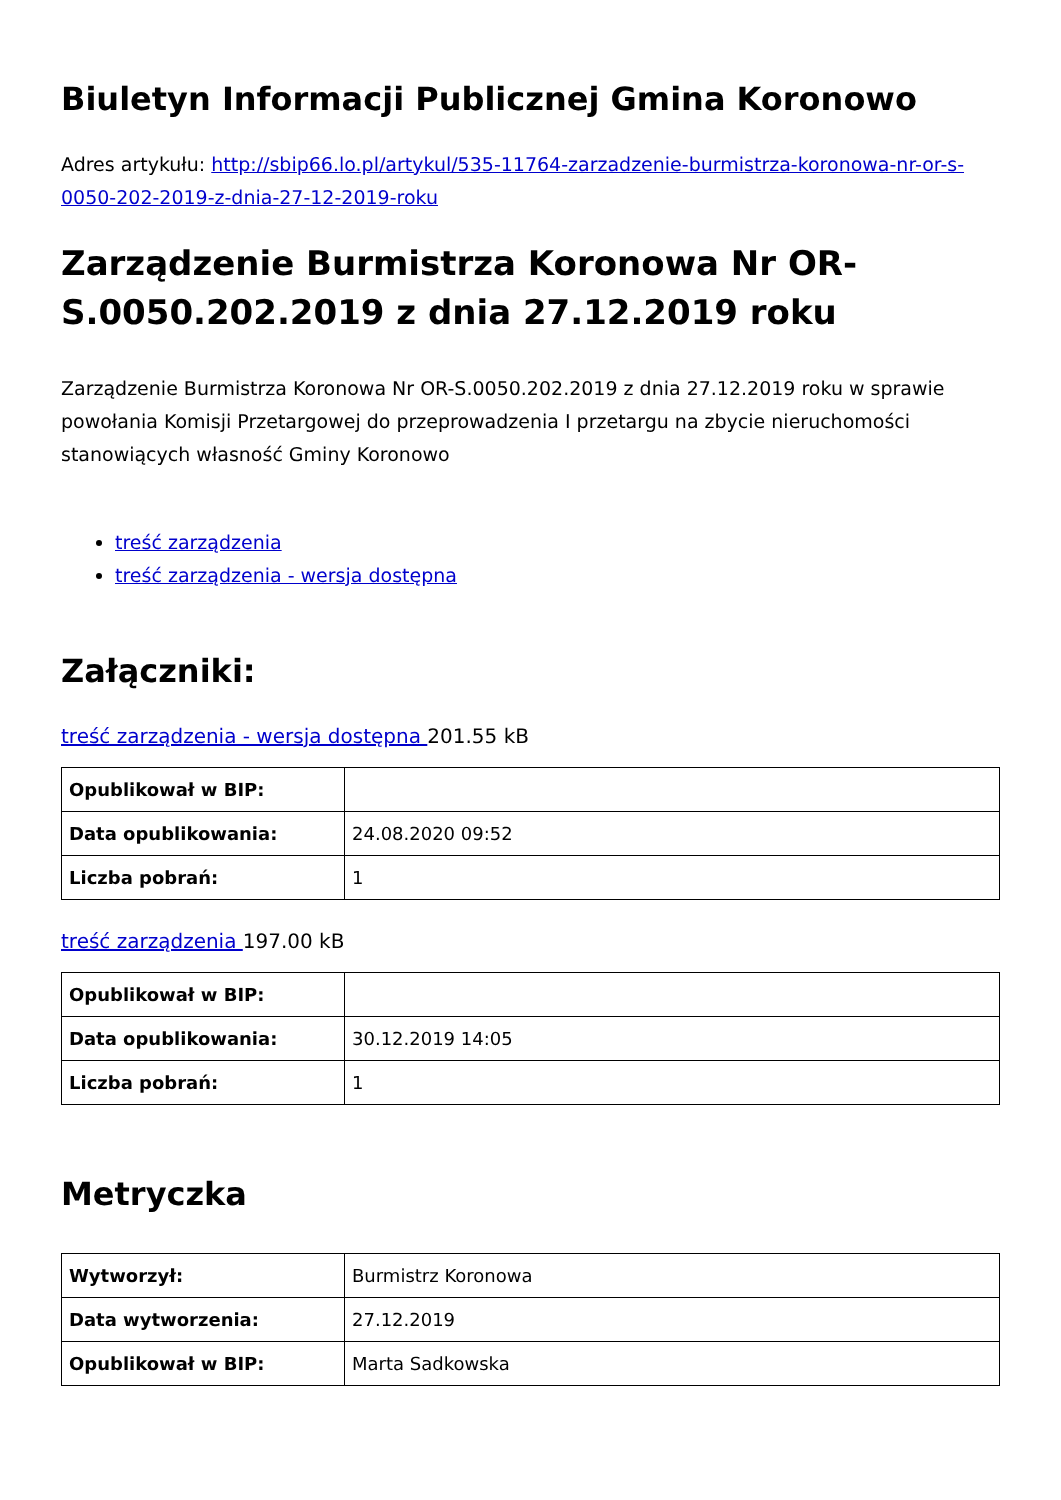Biuletyn Informacji Publicznej Gmina Koronowo
Adres artykułu: http://sbip66.lo.pl/artykul/535-11764-zarzadzenie-burmistrza-koronowa-nr-or-s-0050-202-2019-z-dnia-27-12-2019-roku
Zarządzenie Burmistrza Koronowa Nr OR-S.0050.202.2019 z dnia 27.12.2019 roku
Zarządzenie Burmistrza Koronowa Nr OR-S.0050.202.2019 z dnia 27.12.2019 roku w sprawie powołania Komisji Przetargowej do przeprowadzenia I przetargu na zbycie nieruchomości stanowiących własność Gminy Koronowo
treść zarządzenia
treść zarządzenia - wersja dostępna
Załączniki:
treść zarządzenia - wersja dostępna 201.55 kB
| Opublikował w BIP: | |
| Data opublikowania: | 24.08.2020 09:52 |
| Liczba pobrań: | 1 |
treść zarządzenia 197.00 kB
| Opublikował w BIP: | |
| Data opublikowania: | 30.12.2019 14:05 |
| Liczba pobrań: | 1 |
Metryczka
| Wytworzył: | Burmistrz Koronowa |
| Data wytworzenia: | 27.12.2019 |
| Opublikował w BIP: | Marta Sadkowska |